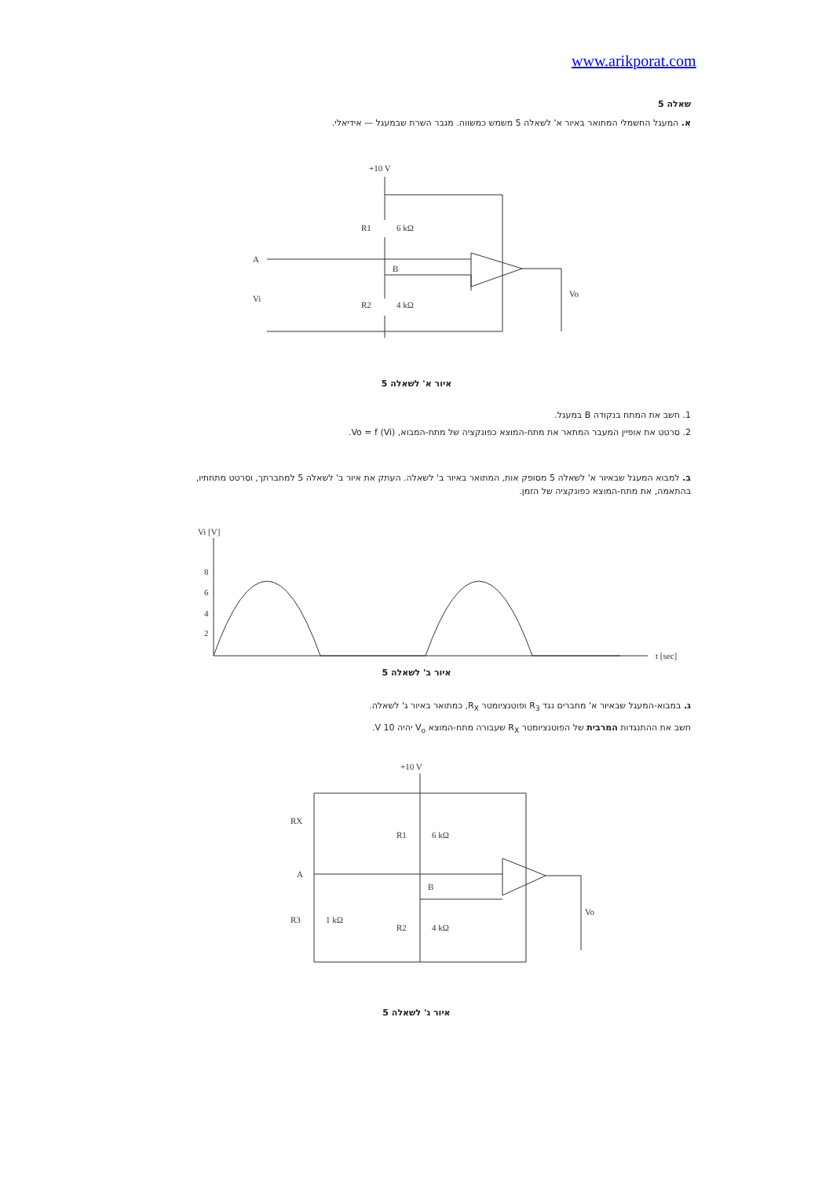www.arikporat.com
שאלה 5
א. המעגל החשמלי המתואר באיור א' לשאלה 5 משמש כמשווה. מגבר השרת שבמעגל — אידיאלי.
+10 V
R1
6 kΩ
R2
4 kΩ
A
B
Vi
Vo
איור א' לשאלה 5
1. חשב את המתח בנקודה B במעגל.
2. סרטט את אופיין המעבר המתאר את מתח-המוצא כפונקציה של מתח-המבוא, Vo = f (Vi).
ב. למבוא המעגל שבאיור א' לשאלה 5 מסופק אות, המתואר באיור ב' לשאלה. העתק את איור ב' לשאלה 5 למחברתך, וסרטט מתחתיו, בהתאמה, את מתח-המוצא כפונקציה של הזמן.
Vi [V]
8
6
4
2
t [sec]
איור ב' לשאלה 5
ג. במבוא-המעגל שבאיור א' מחברים נגד R<sub>3</sub> ופוטנציומטר R<sub>X</sub>, כמתואר באיור ג' לשאלה.
חשב את ההתנגדות המרבית של הפוטנציומטר R<sub>X</sub> שעבורה מתח-המוצא V<sub>o</sub> יהיה 10 V.
+10 V
RX
R1
6 kΩ
A
B
R3
1 kΩ
R2
4 kΩ
Vo
איור ג' לשאלה 5